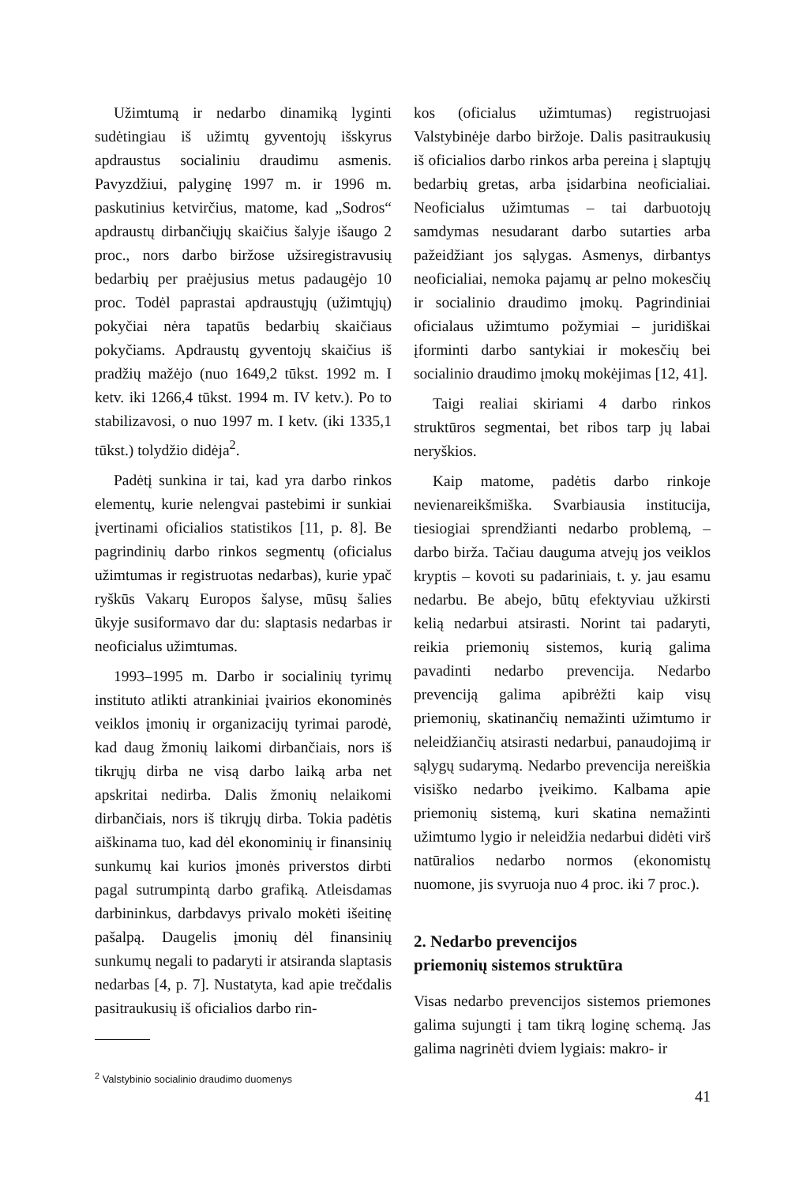Užimtumą ir nedarbo dinamiką lyginti sudėtingiau iš užimtų gyventojų išskyrus apdraustus socialiniu draudimu asmenis. Pavyzdžiui, palyginę 1997 m. ir 1996 m. paskutinius ketvirčius, matome, kad „Sodros“ apdraustų dirbančiųjų skaičius šalyje išaugo 2 proc., nors darbo biržose užsiregistravusių bedarbių per praėjusius metus padaugėjo 10 proc. Todėl paprastai apdraustųjų (užimtųjų) pokyčiai nėra tapatūs bedarbių skaičiaus pokyčiams. Apdraustų gyventojų skaičius iš pradžių mažėjo (nuo 1649,2 tūkst. 1992 m. I ketv. iki 1266,4 tūkst. 1994 m. IV ketv.). Po to stabilizavosi, o nuo 1997 m. I ketv. (iki 1335,1 tūkst.) tolydžio didėja<sup>2</sup>.
Padėtį sunkina ir tai, kad yra darbo rinkos elementų, kurie nelengvai pastebimi ir sunkiai įvertinami oficialios statistikos [11, p. 8]. Be pagrindinių darbo rinkos segmentų (oficialus užimtumas ir registruotas nedarbas), kurie ypač ryškūs Vakarų Europos šalyse, mūsų šalies ūkyje susiformavo dar du: slaptasis nedarbas ir neoficialus užimtumas.
1993–1995 m. Darbo ir socialinių tyrimų instituto atlikti atrankiniai įvairios ekonominės veiklos įmonių ir organizacijų tyrimai parodė, kad daug žmonių laikomi dirbančiais, nors iš tikrųjų dirba ne visą darbo laiką arba net apskritai nedirba. Dalis žmonių nelaikomi dirbančiais, nors iš tikrųjų dirba. Tokia padėtis aiškinama tuo, kad dėl ekonominių ir finansinių sunkumų kai kurios įmonės priverstos dirbti pagal sutrumpintą darbo grafiką. Atleisdamas darbininkus, darbdavys privalo mokėti išeitinę pašalpą. Daugelis įmonių dėl finansinių sunkumų negali to padaryti ir atsiranda slaptasis nedarbas [4, p. 7]. Nustatyta, kad apie trečdalis pasitraukusių iš oficialios darbo rin-
<sup>2</sup> Valstybinio socialinio draudimo duomenys
kos (oficialus užimtumas) registruojasi Valstybinėje darbo biržoje. Dalis pasitraukusių iš oficialios darbo rinkos arba pereina į slaptųjų bedarbių gretas, arba įsidarbina neoficialiai. Neoficialus užimtumas – tai darbuotojų samdymas nesudarant darbo sutarties arba pažeidžiant jos sąlygas. Asmenys, dirbantys neoficialiai, nemoka pajamų ar pelno mokesčių ir socialinio draudimo įmokų. Pagrindiniai oficialaus užimtumo požymiai – juridiškai įforminti darbo santykiai ir mokesčių bei socialinio draudimo įmokų mokėjimas [12, 41].
Taigi realiai skiriami 4 darbo rinkos struktūros segmentai, bet ribos tarp jų labai neryškios.
Kaip matome, padėtis darbo rinkoje nevienareikšmiška. Svarbiausia institucija, tiesiogiai sprendžianti nedarbo problemą, – darbo birža. Tačiau dauguma atvejų jos veiklos kryptis – kovoti su padariniais, t. y. jau esamu nedarbu. Be abejo, būtų efektyviau užkirsti kelią nedarbui atsirasti. Norint tai padaryti, reikia priemonių sistemos, kurią galima pavadinti nedarbo prevencija. Nedarbo prevenciją galima apibrėžti kaip visų priemonių, skatinančių nemažinti užimtumo ir neleidžiančių atsirasti nedarbui, panaudojimą ir sąlygų sudarymą. Nedarbo prevencija nereiškia visiško nedarbo įveikimo. Kalbama apie priemonių sistemą, kuri skatina nemažinti užimtumo lygio ir neleidžia nedarbui didėti virš natūralios nedarbo normos (ekonomistų nuomone, jis svyruoja nuo 4 proc. iki 7 proc.).
2. Nedarbo prevencijos
priemonių sistemos struktūra
Visas nedarbo prevencijos sistemos priemones galima sujungti į tam tikrą loginę schemą. Jas galima nagrinėti dviem lygiais: makro- ir
41